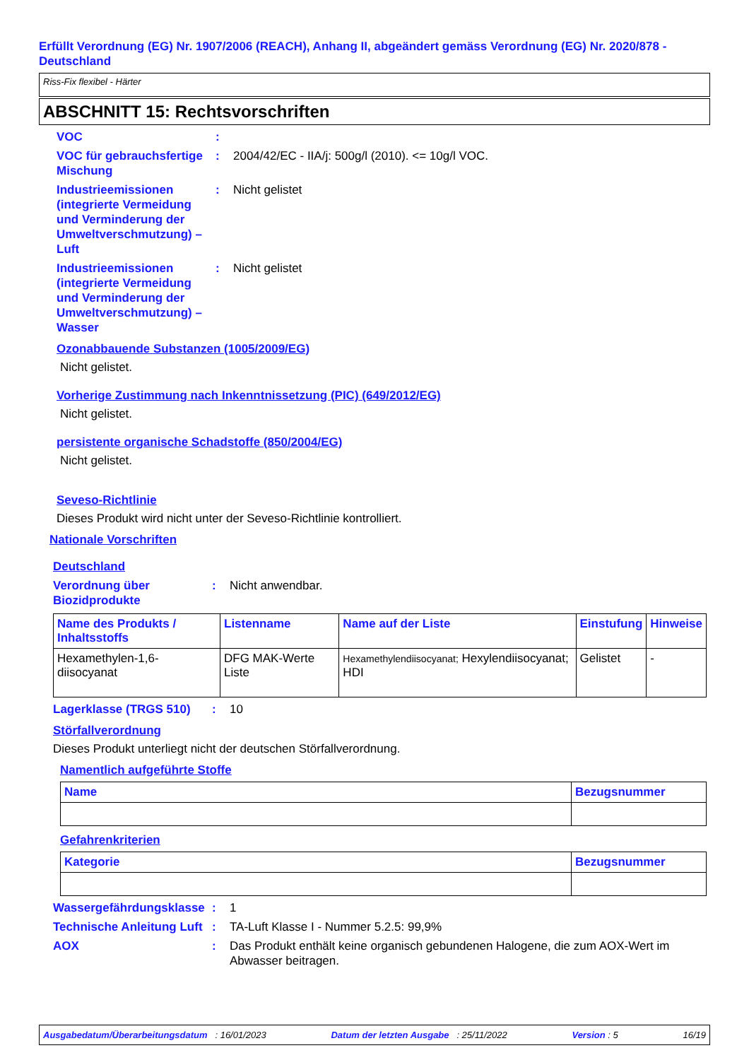Erfüllt Verordnung (EG) Nr. 1907/2006 (REACH), Anhang II, abgeändert gemäss Verordnung (EG) Nr. 2020/878 - Deutschland
Riss-Fix flexibel - Härter
ABSCHNITT 15: Rechtsvorschriften
VOC :
VOC für gebrauchsfertige Mischung
: 2004/42/EC - IIA/j: 500g/l (2010). <= 10g/l VOC.
Industrieemissionen (integrierte Vermeidung und Verminderung der Umweltverschmutzung) – Luft
: Nicht gelistet
Industrieemissionen (integrierte Vermeidung und Verminderung der Umweltverschmutzung) – Wasser
: Nicht gelistet
Ozonabbauende Substanzen (1005/2009/EG)
Nicht gelistet.
Vorherige Zustimmung nach Inkenntnissetzung (PIC) (649/2012/EG)
Nicht gelistet.
persistente organische Schadstoffe (850/2004/EG)
Nicht gelistet.
Seveso-Richtlinie
Dieses Produkt wird nicht unter der Seveso-Richtlinie kontrolliert.
Nationale Vorschriften
Deutschland
Verordnung über Biozidprodukte
: Nicht anwendbar.
| Name des Produkts / Inhaltsstoffs | Listenname | Name auf der Liste | Einstufung | Hinweise |
| --- | --- | --- | --- | --- |
| Hexamethylen-1,6-diisocyanat | DFG MAK-Werte Liste | Hexamethylendiisocyanat; Hexylendiisocyanat; HDI | Gelistet | - |
Lagerklasse (TRGS 510) : 10
Störfallverordnung
Dieses Produkt unterliegt nicht der deutschen Störfallverordnung.
Namentlich aufgeführte Stoffe
| Name | Bezugsnummer |
| --- | --- |
Gefahrenkriterien
| Kategorie | Bezugsnummer |
| --- | --- |
Wassergefährdungsklasse
: 1
Technische Anleitung Luft
: TA-Luft Klasse I - Nummer 5.2.5: 99,9%
AOX : Das Produkt enthält keine organisch gebundenen Halogene, die zum AOX-Wert im Abwasser beitragen.
Ausgabedatum/Überarbeitungsdatum : 16/01/2023 Datum der letzten Ausgabe : 25/11/2022 Version : 5 16/19